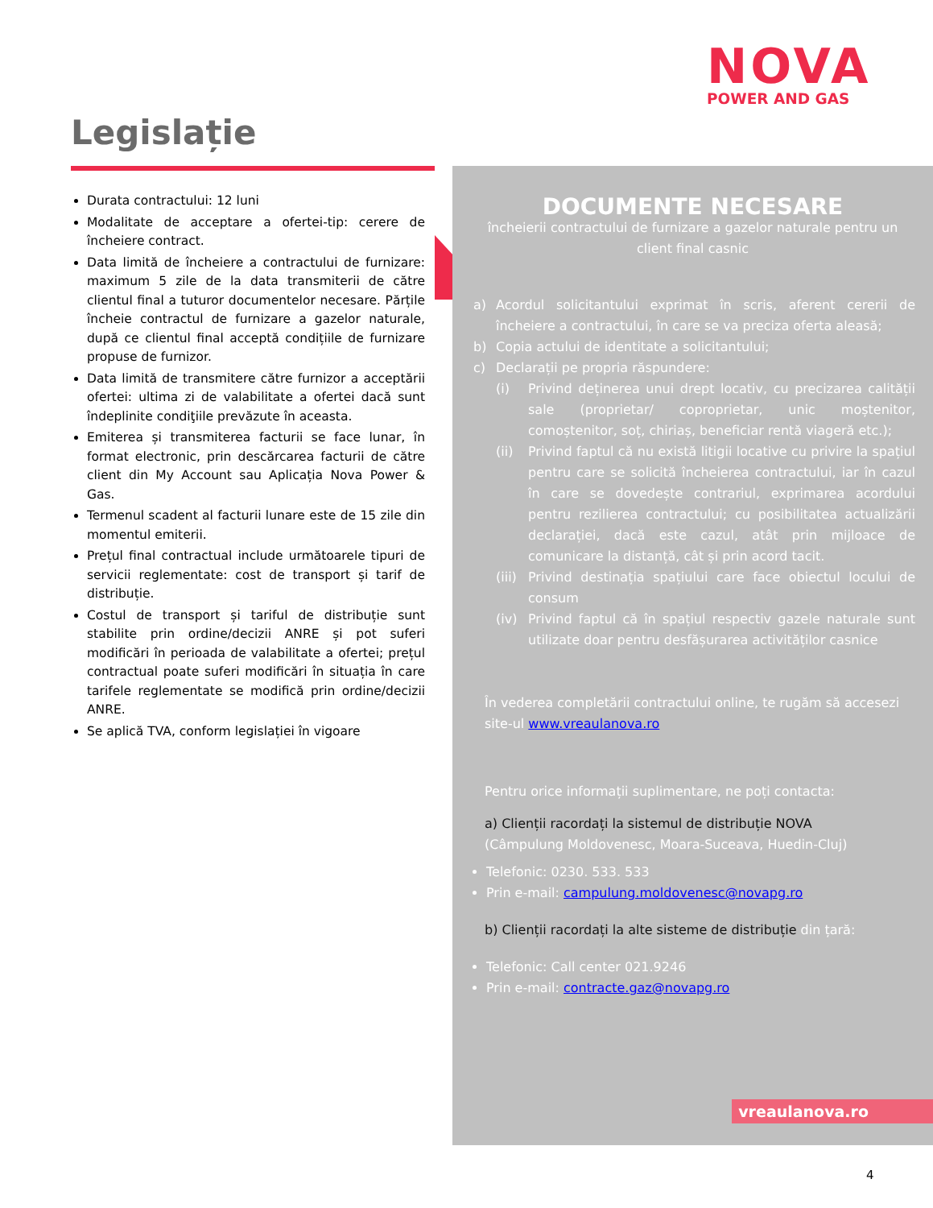NOVA
POWER AND GAS
Legislație
Durata contractului: 12 luni
Modalitate de acceptare a ofertei-tip: cerere de încheiere contract.
Data limită de încheiere a contractului de furnizare: maximum 5 zile de la data transmiterii de către clientul final a tuturor documentelor necesare. Părțile încheie contractul de furnizare a gazelor naturale, după ce clientul final acceptă condițiile de furnizare propuse de furnizor.
Data limită de transmitere către furnizor a acceptării ofertei: ultima zi de valabilitate a ofertei dacă sunt îndeplinite condiţiile prevăzute în aceasta.
Emiterea și transmiterea facturii se face lunar, în format electronic, prin descărcarea facturii de către client din My Account sau Aplicația Nova Power & Gas.
Termenul scadent al facturii lunare este de 15 zile din momentul emiterii.
Prețul final contractual include următoarele tipuri de servicii reglementate: cost de transport și tarif de distribuție.
Costul de transport și tariful de distribuție sunt stabilite prin ordine/decizii ANRE și pot suferi modificări în perioada de valabilitate a ofertei; prețul contractual poate suferi modificări în situația în care tarifele reglementate se modifică prin ordine/decizii ANRE.
Se aplică TVA, conform legislației în vigoare
DOCUMENTE NECESARE
încheierii contractului de furnizare a gazelor naturale pentru un client final casnic
a) Acordul solicitantului exprimat în scris, aferent cererii de încheiere a contractului, în care se va preciza oferta aleasă;
b) Copia actului de identitate a solicitantului;
c) Declarații pe propria răspundere:
(i) Privind deținerea unui drept locativ, cu precizarea calității sale (proprietar/ coproprietar, unic moștenitor, comoștenitor, soț, chiriaș, beneficiar rentă viageră etc.);
(ii) Privind faptul că nu există litigii locative cu privire la spațiul pentru care se solicită încheierea contractului, iar în cazul în care se dovedește contrariul, exprimarea acordului pentru rezilierea contractului; cu posibilitatea actualizării declarației, dacă este cazul, atât prin mijloace de comunicare la distanță, cât și prin acord tacit.
(iii) Privind destinația spațiului care face obiectul locului de consum
(iv) Privind faptul că în spațiul respectiv gazele naturale sunt utilizate doar pentru desfășurarea activităților casnice
În vederea completării contractului online, te rugăm să accesezi site-ul www.vreaulanova.ro
Pentru orice informații suplimentare, ne poți contacta:
a) Clienții racordați la sistemul de distribuție NOVA
(Câmpulung Moldovenesc, Moara-Suceava, Huedin-Cluj)
Telefonic: 0230. 533. 533
Prin e-mail: campulung.moldovenesc@novapg.ro
b) Clienții racordați la alte sisteme de distribuție din țară:
Telefonic: Call center 021.9246
Prin e-mail: contracte.gaz@novapg.ro
vreaulanova.ro
4